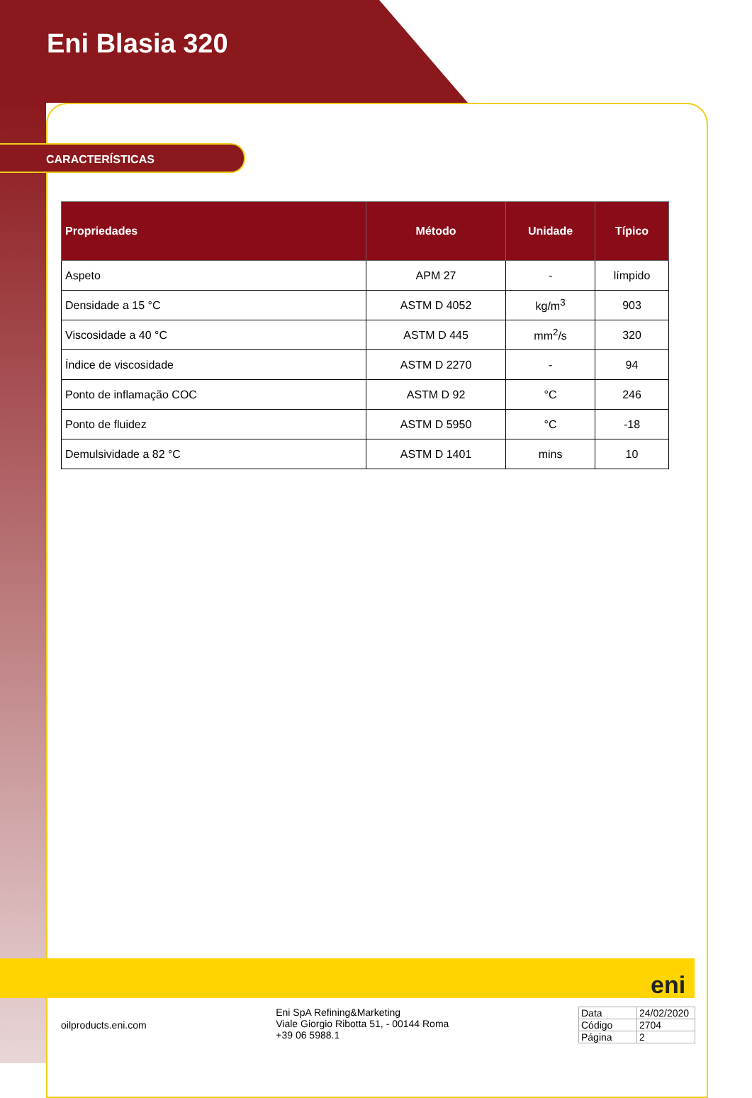Eni Blasia 320
CARACTERÍSTICAS
| Propriedades | Método | Unidade | Típico |
| --- | --- | --- | --- |
| Aspeto | APM 27 | - | límpido |
| Densidade a 15 °C | ASTM D 4052 | kg/m<sup>3</sup> | 903 |
| Viscosidade a 40 °C | ASTM D 445 | mm<sup>2</sup>/s | 320 |
| Índice de viscosidade | ASTM D 2270 | - | 94 |
| Ponto de inflamação COC | ASTM D 92 | °C | 246 |
| Ponto de fluidez | ASTM D 5950 | °C | -18 |
| Demulsividade a 82 °C | ASTM D 1401 | mins | 10 |
eni
oilproducts.eni.com
Eni SpA Refining&Marketing
Viale Giorgio Ribotta 51, - 00144 Roma
+39 06 5988.1
| Data | 24/02/2020 |
| Código | 2704 |
| Página | 2 |